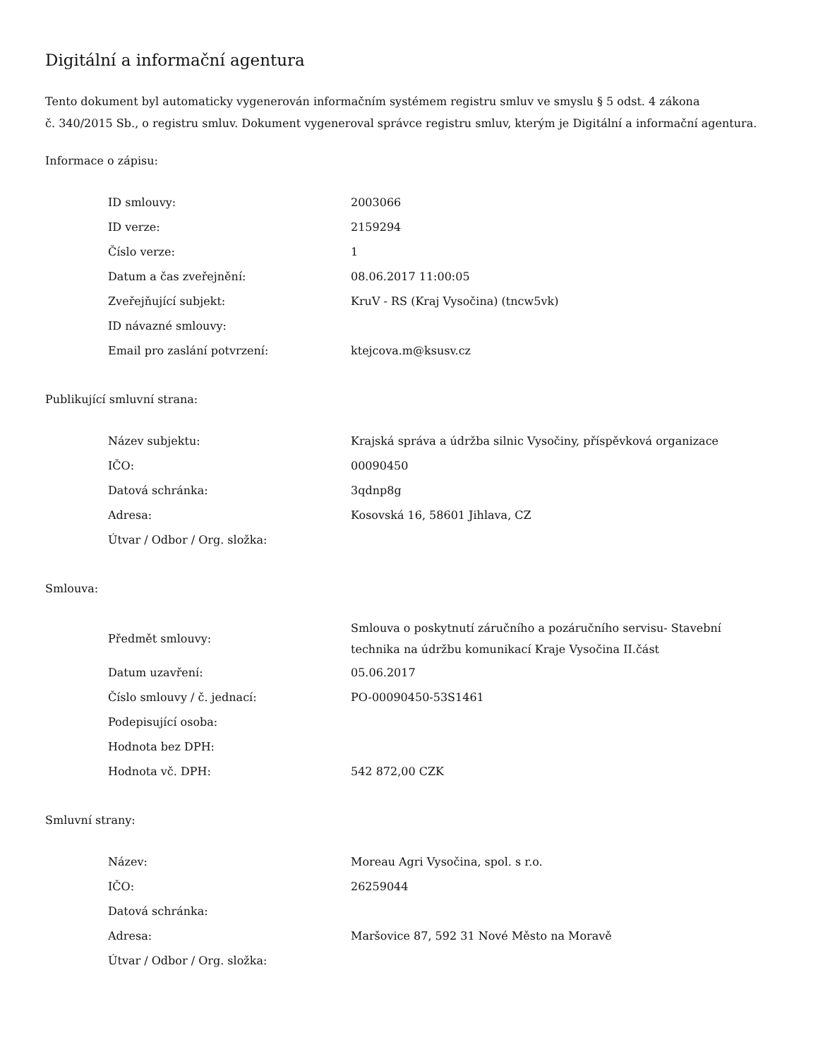Digitální a informační agentura
Tento dokument byl automaticky vygenerován informačním systémem registru smluv ve smyslu § 5 odst. 4 zákona
č. 340/2015 Sb., o registru smluv. Dokument vygeneroval správce registru smluv, kterým je Digitální a informační agentura.
Informace o zápisu:
| ID smlouvy: | 2003066 |
| ID verze: | 2159294 |
| Číslo verze: | 1 |
| Datum a čas zveřejnění: | 08.06.2017 11:00:05 |
| Zveřejňující subjekt: | KruV - RS (Kraj Vysočina) (tncw5vk) |
| ID návazné smlouvy: | |
| Email pro zaslání potvrzení: | ktejcova.m@ksusv.cz |
Publikující smluvní strana:
| Název subjektu: | Krajská správa a údržba silnic Vysočiny, příspěvková organizace |
| IČO: | 00090450 |
| Datová schránka: | 3qdnp8g |
| Adresa: | Kosovská 16, 58601 Jihlava, CZ |
| Útvar / Odbor / Org. složka: | |
Smlouva:
| Předmět smlouvy: | Smlouva o poskytnutí záručního a pozáručního servisu- Stavební technika na údržbu komunikací Kraje Vysočina II.část |
| Datum uzavření: | 05.06.2017 |
| Číslo smlouvy / č. jednací: | PO-00090450-53S1461 |
| Podepisující osoba: | |
| Hodnota bez DPH: | |
| Hodnota vč. DPH: | 542 872,00 CZK |
Smluvní strany:
| Název: | Moreau Agri Vysočina, spol. s r.o. |
| IČO: | 26259044 |
| Datová schránka: | |
| Adresa: | Maršovice 87, 592 31 Nové Město na Moravě |
| Útvar / Odbor / Org. složka: | |